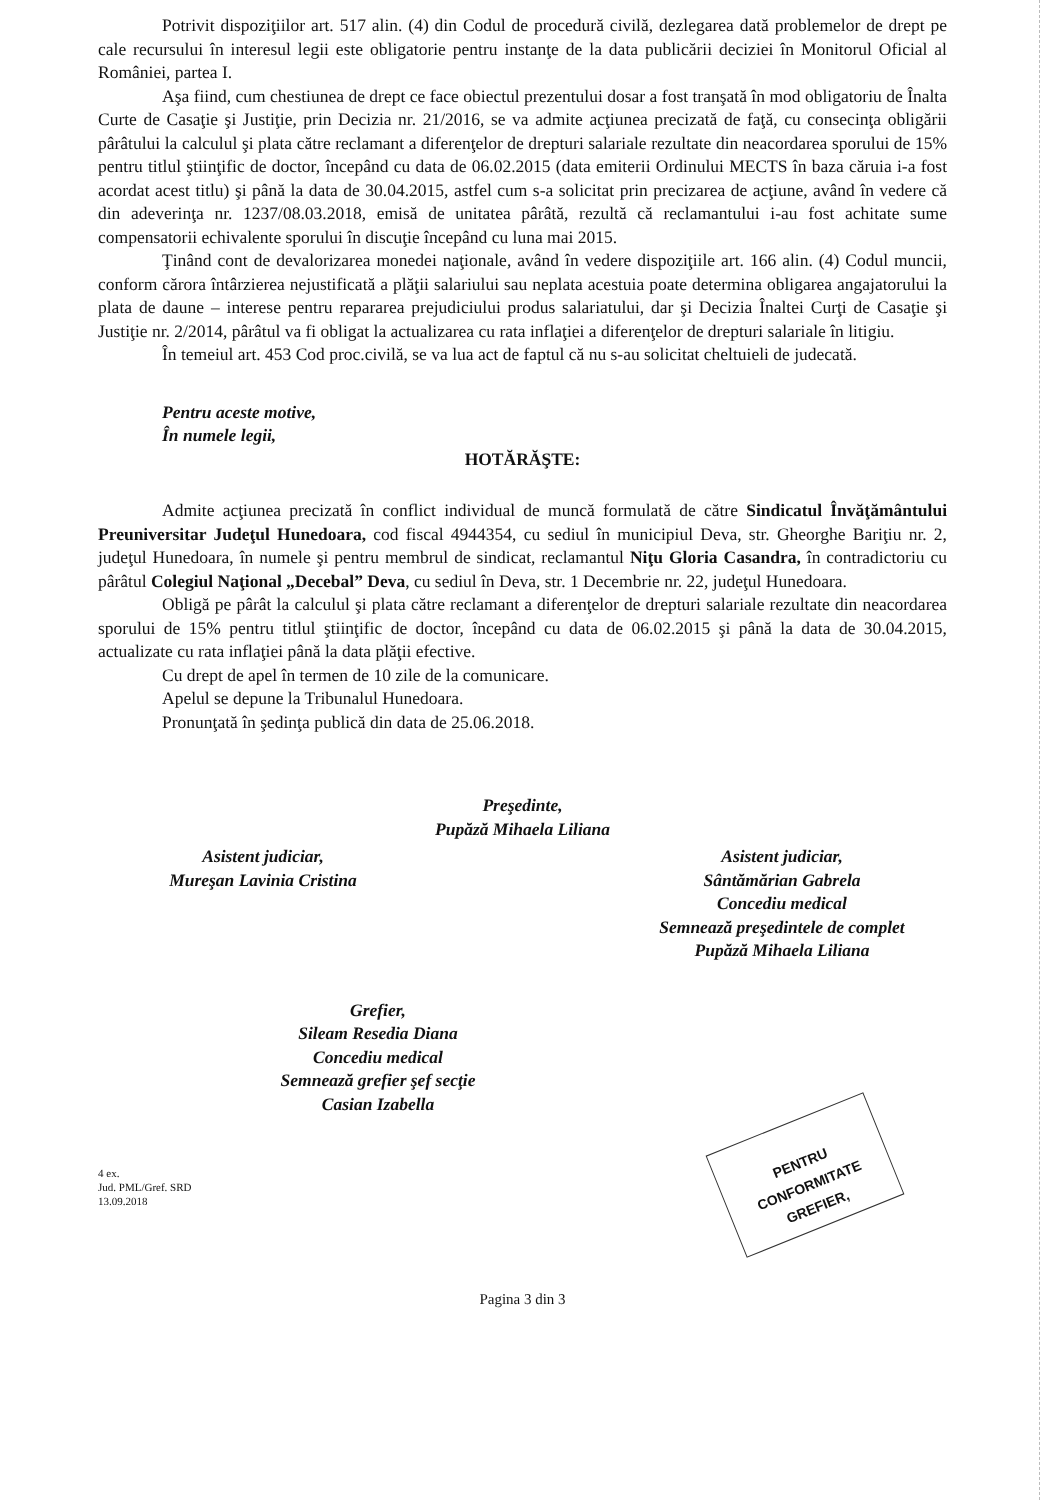PENTRU CONFORMITATE
GREFIER,
Potrivit dispoziţiilor art. 517 alin. (4) din Codul de procedură civilă, dezlegarea dată problemelor de drept pe cale recursului în interesul legii este obligatorie pentru instanţe de la data publicării deciziei în Monitorul Oficial al României, partea I.
Aşa fiind, cum chestiunea de drept ce face obiectul prezentului dosar a fost tranşată în mod obligatoriu de Înalta Curte de Casaţie şi Justiţie, prin Decizia nr. 21/2016, se va admite acţiunea precizată de faţă, cu consecinţa obligării pârâtului la calculul şi plata către reclamant a diferenţelor de drepturi salariale rezultate din neacordarea sporului de 15% pentru titlul ştiinţific de doctor, începând cu data de 06.02.2015 (data emiterii Ordinului MECTS în baza căruia i-a fost acordat acest titlu) şi până la data de 30.04.2015, astfel cum s-a solicitat prin precizarea de acţiune, având în vedere că din adeverinţa nr. 1237/08.03.2018, emisă de unitatea pârâtă, rezultă că reclamantului i-au fost achitate sume compensatorii echivalente sporului în discuţie începând cu luna mai 2015.
Ţinând cont de devalorizarea monedei naţionale, având în vedere dispoziţiile art. 166 alin. (4) Codul muncii, conform cărora întârzierea nejustificată a plăţii salariului sau neplata acestuia poate determina obligarea angajatorului la plata de daune – interese pentru repararea prejudiciului produs salariatului, dar şi Decizia Înaltei Curţi de Casaţie şi Justiţie nr. 2/2014, pârâtul va fi obligat la actualizarea cu rata inflaţiei a diferenţelor de drepturi salariale în litigiu.
În temeiul art. 453 Cod proc.civilă, se va lua act de faptul că nu s-au solicitat cheltuieli de judecată.
Pentru aceste motive,
În numele legii,
HOTĂRĂŞTE:
Admite acţiunea precizată în conflict individual de muncă formulată de către Sindicatul Învăţământului Preuniversitar Judeţul Hunedoara, cod fiscal 4944354, cu sediul în municipiul Deva, str. Gheorghe Bariţiu nr. 2, judeţul Hunedoara, în numele şi pentru membrul de sindicat, reclamantul Niţu Gloria Casandra, în contradictoriu cu pârâtul Colegiul Naţional „Decebal” Deva, cu sediul în Deva, str. 1 Decembrie nr. 22, judeţul Hunedoara.
Obligă pe pârât la calculul şi plata către reclamant a diferenţelor de drepturi salariale rezultate din neacordarea sporului de 15% pentru titlul ştiinţific de doctor, începând cu data de 06.02.2015 şi până la data de 30.04.2015, actualizate cu rata inflaţiei până la data plăţii efective.
Cu drept de apel în termen de 10 zile de la comunicare.
Apelul se depune la Tribunalul Hunedoara.
Pronunţată în şedinţa publică din data de 25.06.2018.
Preşedinte,
Pupăză Mihaela Liliana
Asistent judiciar,
Mureşan Lavinia Cristina
Asistent judiciar,
Sântămărian Gabrela
Concediu medical
Semnează preşedintele de complet
Pupăză Mihaela Liliana
Grefier,
Sileam Resedia Diana
Concediu medical
Semnează grefier şef secţie
Casian Izabella
4 ex.
Jud. PML/Gref. SRD
13.09.2018
Pagina 3 din 3